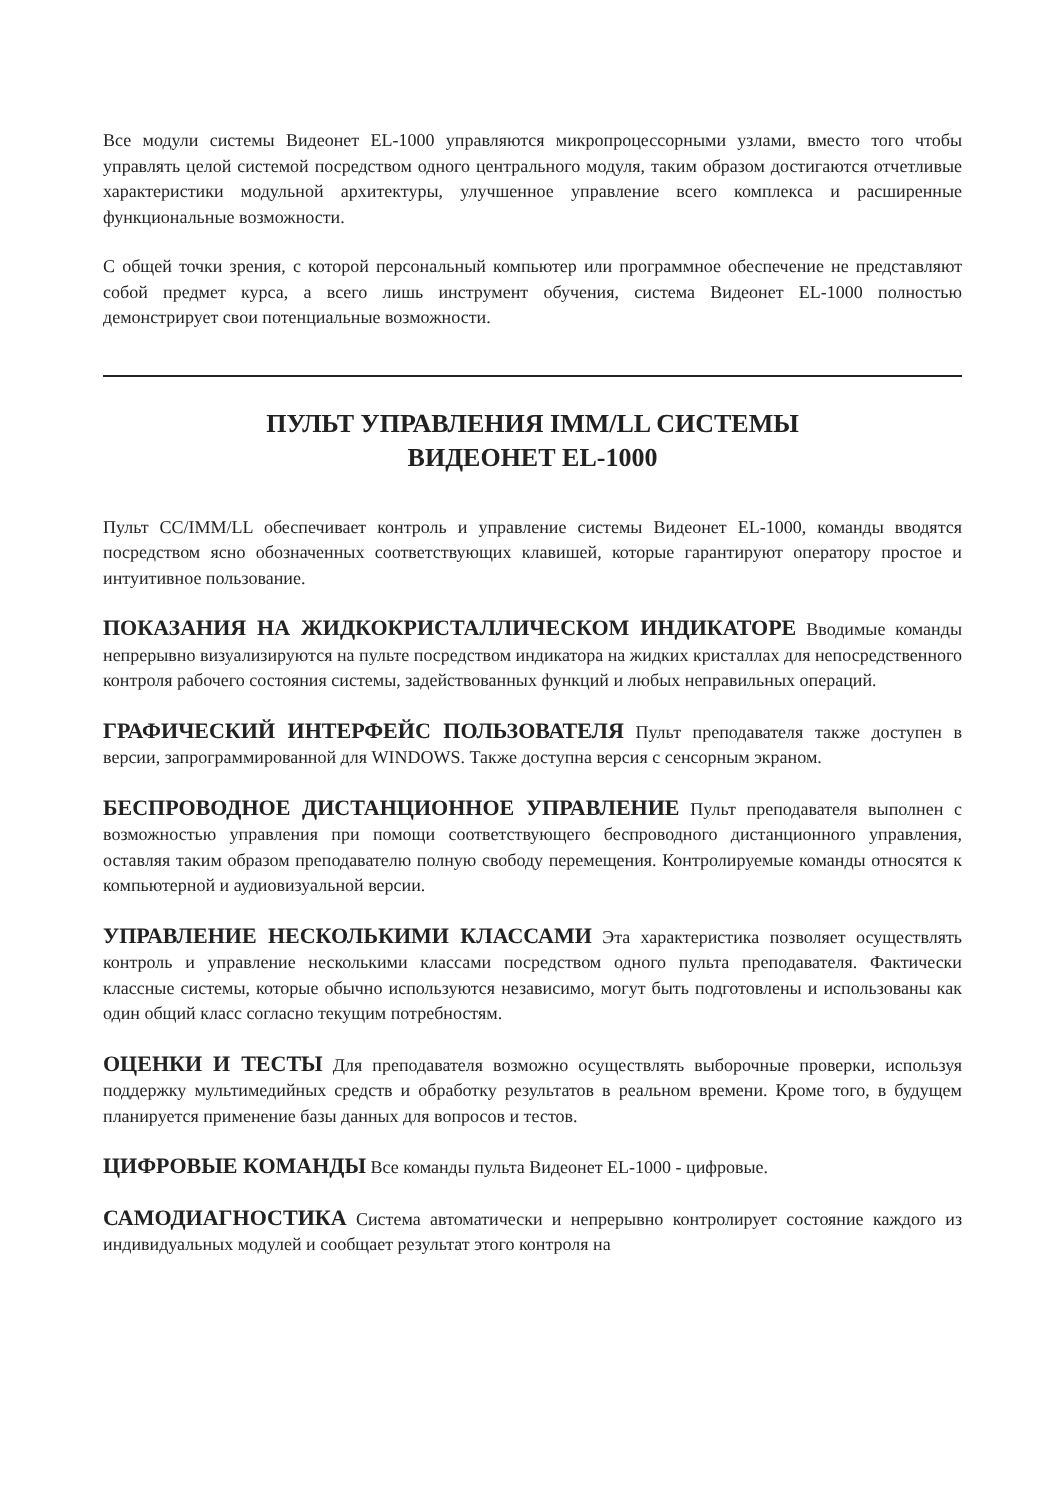Все модули системы Видеонет EL-1000 управляются микропроцессорными узлами, вместо того чтобы управлять целой системой посредством одного центрального модуля, таким образом достигаются отчетливые характеристики модульной архитектуры, улучшенное управление всего комплекса и расширенные функциональные возможности.
С общей точки зрения, с которой персональный компьютер или программное обеспечение не представляют собой предмет курса, а всего лишь инструмент обучения, система Видеонет EL-1000 полностью демонстрирует свои потенциальные возможности.
ПУЛЬТ УПРАВЛЕНИЯ IMM/LL СИСТЕМЫ
ВИДЕОНЕТ EL-1000
Пульт CC/IMM/LL обеспечивает контроль и управление системы Видеонет EL-1000, команды вводятся посредством ясно обозначенных соответствующих клавишей, которые гарантируют оператору простое и интуитивное пользование.
ПОКАЗАНИЯ НА ЖИДКОКРИСТАЛЛИЧЕСКОМ ИНДИКАТОРЕ Вводимые команды непрерывно визуализируются на пульте посредством индикатора на жидких кристаллах для непосредственного контроля рабочего состояния системы, задействованных функций и любых неправильных операций.
ГРАФИЧЕСКИЙ ИНТЕРФЕЙС ПОЛЬЗОВАТЕЛЯ Пульт преподавателя также доступен в версии, запрограммированной для WINDOWS. Также доступна версия с сенсорным экраном.
БЕСПРОВОДНОЕ ДИСТАНЦИОННОЕ УПРАВЛЕНИЕ Пульт преподавателя выполнен с возможностью управления при помощи соответствующего беспроводного дистанционного управления, оставляя таким образом преподавателю полную свободу перемещения. Контролируемые команды относятся к компьютерной и аудиовизуальной версии.
УПРАВЛЕНИЕ НЕСКОЛЬКИМИ КЛАССАМИ Эта характеристика позволяет осуществлять контроль и управление несколькими классами посредством одного пульта преподавателя. Фактически классные системы, которые обычно используются независимо, могут быть подготовлены и использованы как один общий класс согласно текущим потребностям.
ОЦЕНКИ И ТЕСТЫ Для преподавателя возможно осуществлять выборочные проверки, используя поддержку мультимедийных средств и обработку результатов в реальном времени. Кроме того, в будущем планируется применение базы данных для вопросов и тестов.
ЦИФРОВЫЕ КОМАНДЫ Все команды пульта Видеонет EL-1000 - цифровые.
САМОДИАГНОСТИКА Система автоматически и непрерывно контролирует состояние каждого из индивидуальных модулей и сообщает результат этого контроля на